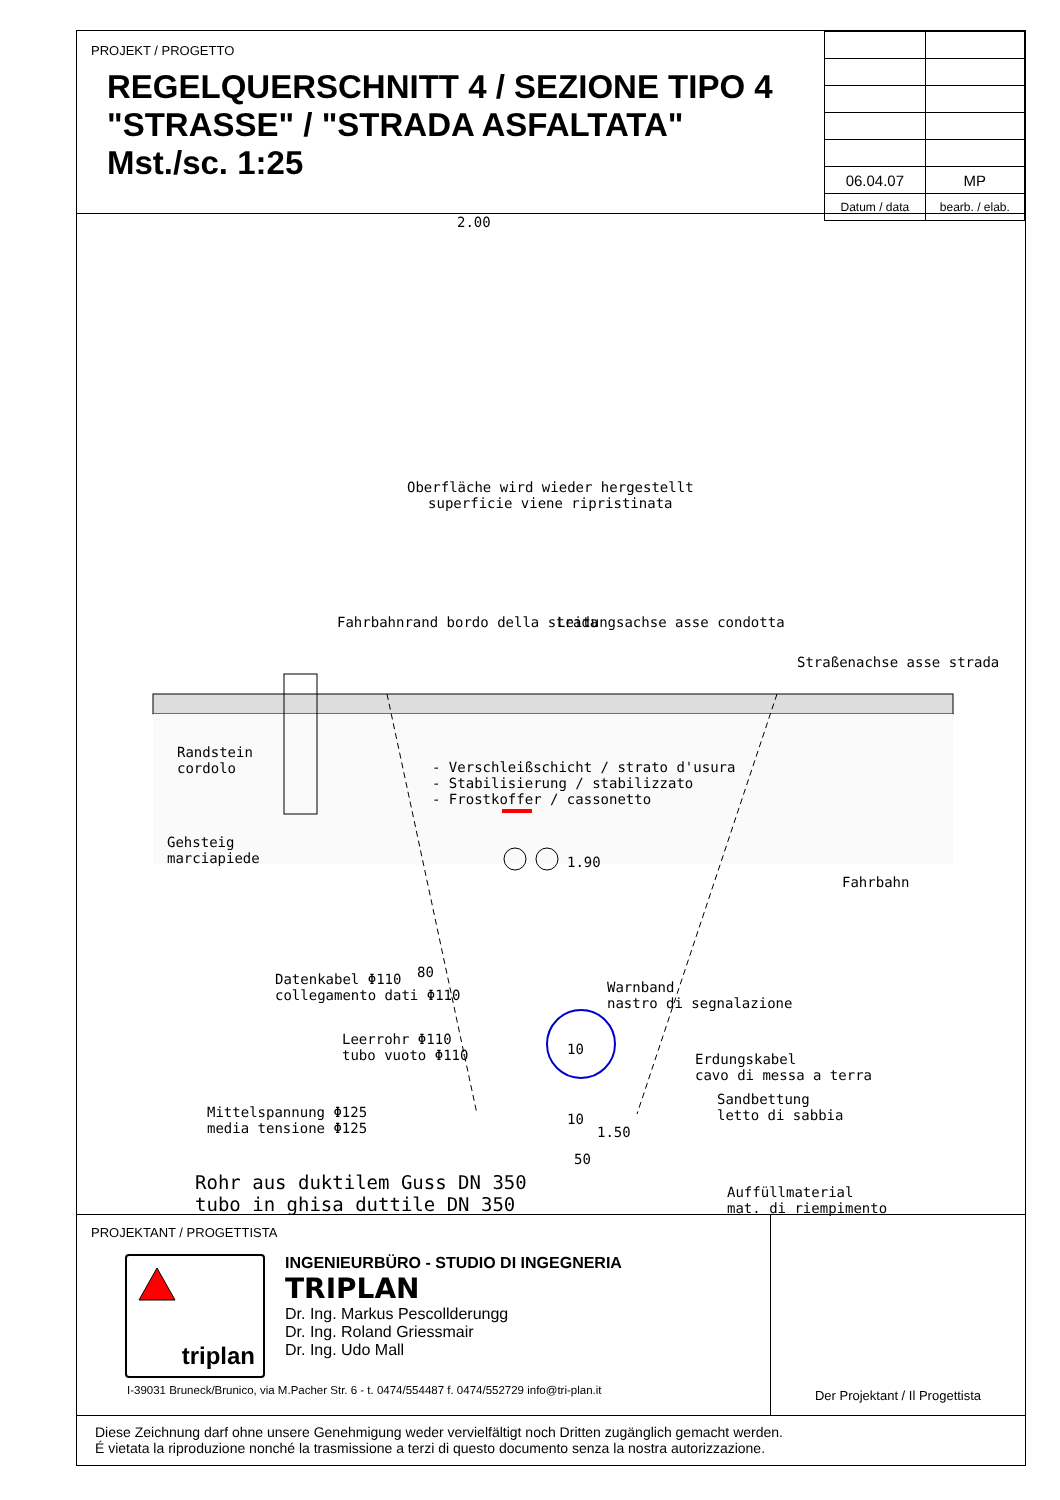PROJEKT / PROGETTO
REGELQUERSCHNITT 4 / SEZIONE TIPO 4
"STRASSE" / "STRADA ASFALTATA"
Mst./sc. 1:25
| 06.04.07 | MP |
| Datum / data | bearb. / elab. |
Oberfläche wird wieder hergestellt
superficie viene ripristinata
Randstein
cordolo
Gehsteig
marciapiede
Fahrbahnrand bordo della strada
Leitungsachse asse condotta
Straßenachse asse strada
- Verschleißschicht / strato d'usura
- Stabilisierung / stabilizzato
- Frostkoffer / cassonetto
1.90
Fahrbahn
80
Warnband
nastro di segnalazione
Mittelspannung Φ125
media tensione Φ125
1.50
Auffüllmaterial
mat. di riempimento
2.00
Datenkabel Φ110
collegamento dati Φ110
Leerrohr Φ110
tubo vuoto Φ110
10
Erdungskabel
cavo di messa a terra
Sandbettung
letto di sabbia
10
50
Rohr aus duktilem Guss DN 350
tubo in ghisa duttile DN 350
PROJEKTANT / PROGETTISTA
triplan
INGENIEURBÜRO - STUDIO DI INGEGNERIA
TRIPLAN
Dr. Ing. Markus Pescollderungg
Dr. Ing. Roland Griessmair
Dr. Ing. Udo Mall
I-39031 Bruneck/Brunico, via M.Pacher Str. 6 - t. 0474/554487 f. 0474/552729 info@tri-plan.it
Der Projektant / Il Progettista
Diese Zeichnung darf ohne unsere Genehmigung weder vervielfältigt noch Dritten zugänglich gemacht werden.
É vietata la riproduzione nonché la trasmissione a terzi di questo documento senza la nostra autorizzazione.